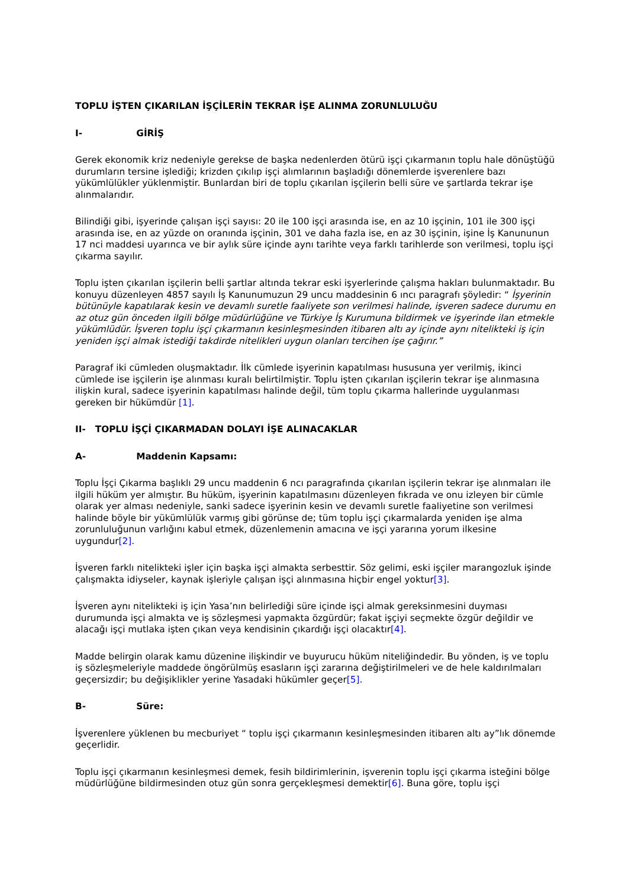TOPLU İŞTEN ÇIKARILAN İŞÇİLERİN TEKRAR İŞE ALINMA ZORUNLULUĞU
I- GİRİŞ
Gerek ekonomik kriz nedeniyle gerekse de başka nedenlerden ötürü işçi çıkarmanın toplu hale dönüştüğü durumların tersine işlediği; krizden çıkılıp işçi alımlarının başladığı dönemlerde işverenlere bazı yükümlülükler yüklenmiştir. Bunlardan biri de toplu çıkarılan işçilerin belli süre ve şartlarda tekrar işe alınmalarıdır.
Bilindiği gibi, işyerinde çalışan işçi sayısı: 20 ile 100 işçi arasında ise, en az 10 işçinin, 101 ile 300 işçi arasında ise, en az yüzde on oranında işçinin, 301 ve daha fazla ise, en az 30 işçinin, işine İş Kanununun 17 nci maddesi uyarınca ve bir aylık süre içinde aynı tarihte veya farklı tarihlerde son verilmesi, toplu işçi çıkarma sayılır.
Toplu işten çıkarılan işçilerin belli şartlar altında tekrar eski işyerlerinde çalışma hakları bulunmaktadır. Bu konuyu düzenleyen 4857 sayılı İş Kanunumuzun 29 uncu maddesinin 6 ıncı paragrafı şöyledir: “ İşyerinin bütünüyle kapatılarak kesin ve devamlı suretle faaliyete son verilmesi halinde, işveren sadece durumu en az otuz gün önceden ilgili bölge müdürlüğüne ve Türkiye İş Kurumuna bildirmek ve işyerinde ilan etmekle yükümlüdür. İşveren toplu işçi çıkarmanın kesinleşmesinden itibaren altı ay içinde aynı nitelikteki iş için yeniden işçi almak istediği takdirde nitelikleri uygun olanları tercihen işe çağırır.”
Paragraf iki cümleden oluşmaktadır. İlk cümlede işyerinin kapatılması hususuna yer verilmiş, ikinci cümlede ise işçilerin işe alınması kuralı belirtilmiştir. Toplu işten çıkarılan işçilerin tekrar işe alınmasına ilişkin kural, sadece işyerinin kapatılması halinde değil, tüm toplu çıkarma hallerinde uygulanması gereken bir hükümdür [1].
II- TOPLU İŞÇİ ÇIKARMADAN DOLAYI İŞE ALINACAKLAR
A- Maddenin Kapsamı:
Toplu İşçi Çıkarma başlıklı 29 uncu maddenin 6 ncı paragrafında çıkarılan işçilerin tekrar işe alınmaları ile ilgili hüküm yer almıştır. Bu hüküm, işyerinin kapatılmasını düzenleyen fıkrada ve onu izleyen bir cümle olarak yer alması nedeniyle, sanki sadece işyerinin kesin ve devamlı suretle faaliyetine son verilmesi halinde böyle bir yükümlülük varmış gibi görünse de; tüm toplu işçi çıkarmalarda yeniden işe alma zorunluluğunun varlığını kabul etmek, düzenlemenin amacına ve işçi yararına yorum ilkesine uygundur[2].
İşveren farklı nitelikteki işler için başka işçi almakta serbesttir. Söz gelimi, eski işçiler marangozluk işinde çalışmakta idiyseler, kaynak işleriyle çalışan işçi alınmasına hiçbir engel yoktur[3].
İşveren aynı nitelikteki iş için Yasa’nın belirlediği süre içinde işçi almak gereksinmesini duyması durumunda işçi almakta ve iş sözleşmesi yapmakta özgürdür; fakat işçiyi seçmekte özgür değildir ve alacağı işçi mutlaka işten çıkan veya kendisinin çıkardığı işçi olacaktır[4].
Madde belirgin olarak kamu düzenine ilişkindir ve buyurucu hüküm niteliğindedir. Bu yönden, iş ve toplu iş sözleşmeleriyle maddede öngörülmüş esasların işçi zararına değiştirilmeleri ve de hele kaldırılmaları geçersizdir; bu değişiklikler yerine Yasadaki hükümler geçer[5].
B- Süre:
İşverenlere yüklenen bu mecburiyet “ toplu işçi çıkarmanın kesinleşmesinden itibaren altı ay”lık dönemde geçerlidir.
Toplu işçi çıkarmanın kesinleşmesi demek, fesih bildirimlerinin, işverenin toplu işçi çıkarma isteğini bölge müdürlüğüne bildirmesinden otuz gün sonra gerçekleşmesi demektir[6]. Buna göre, toplu işçi